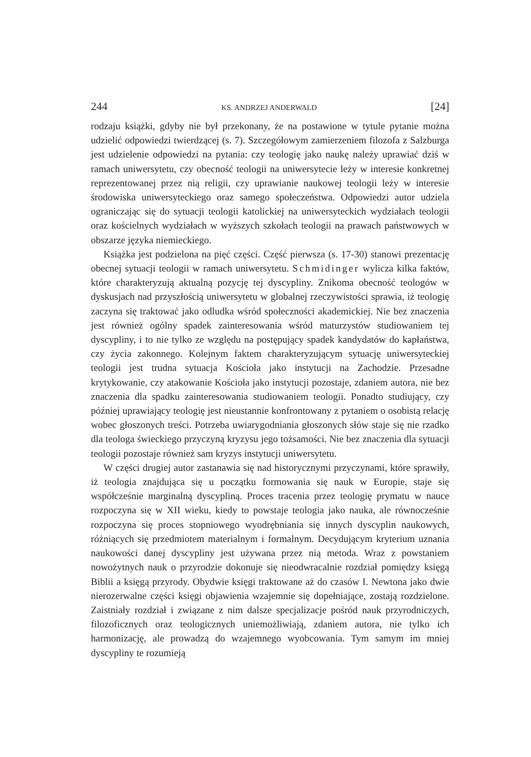244 KS. ANDRZEJ ANDERWALD [24]
rodzaju książki, gdyby nie był przekonany, że na postawione w tytule pytanie można udzielić odpowiedzi twierdzącej (s. 7). Szczegółowym zamierzeniem filozofa z Salzburga jest udzielenie odpowiedzi na pytania: czy teologię jako naukę należy uprawiać dziś w ramach uniwersytetu, czy obecność teologii na uniwersytecie leży w interesie konkretnej reprezentowanej przez nią religii, czy uprawianie naukowej teologii leży w interesie środowiska uniwersyteckiego oraz samego społeczeństwa. Odpowiedzi autor udziela ograniczając się do sytuacji teologii katolickiej na uniwersyteckich wydziałach teologii oraz kościelnych wydziałach w wyższych szkołach teologii na prawach państwowych w obszarze języka niemieckiego.
Książka jest podzielona na pięć części. Część pierwsza (s. 17-30) stanowi prezentację obecnej sytuacji teologii w ramach uniwersytetu. Schmidinger wylicza kilka faktów, które charakteryzują aktualną pozycję tej dyscypliny. Znikoma obecność teologów w dyskusjach nad przyszłością uniwersytetu w globalnej rzeczywistości sprawia, iż teologię zaczyna się traktować jako odludka wśród społeczności akademickiej. Nie bez znaczenia jest również ogólny spadek zainteresowania wśród maturzystów studiowaniem tej dyscypliny, i to nie tylko ze względu na postępujący spadek kandydatów do kapłaństwa, czy życia zakonnego. Kolejnym faktem charakteryzującym sytuację uniwersyteckiej teologii jest trudna sytuacja Kościoła jako instytucji na Zachodzie. Przesadne krytykowanie, czy atakowanie Kościoła jako instytucji pozostaje, zdaniem autora, nie bez znaczenia dla spadku zainteresowania studiowaniem teologii. Ponadto studiujący, czy później uprawiający teologię jest nieustannie konfrontowany z pytaniem o osobistą relację wobec głoszonych treści. Potrzeba uwiarygodniania głoszonych słów staje się nie rzadko dla teologa świeckiego przyczyną kryzysu jego tożsamości. Nie bez znaczenia dla sytuacji teologii pozostaje również sam kryzys instytucji uniwersytetu.
W części drugiej autor zastanawia się nad historycznymi przyczynami, które sprawiły, iż teologia znajdująca się u początku formowania się nauk w Europie, staje się współcześnie marginalną dyscypliną. Proces tracenia przez teologię prymatu w nauce rozpoczyna się w XII wieku, kiedy to powstaje teologia jako nauka, ale równocześnie rozpoczyna się proces stopniowego wyodrębniania się innych dyscyplin naukowych, różniących się przedmiotem materialnym i formalnym. Decydującym kryterium uznania naukowości danej dyscypliny jest używana przez nią metoda. Wraz z powstaniem nowożytnych nauk o przyrodzie dokonuje się nieodwracalnie rozdział pomiędzy księgą Biblii a księgą przyrody. Obydwie księgi traktowane aż do czasów I. Newtona jako dwie nierozerwalne części księgi objawienia wzajemnie się dopełniające, zostają rozdzielone. Zaistniały rozdział i związane z nim dalsze specjalizacje pośród nauk przyrodniczych, filozoficznych oraz teologicznych uniemożliwiają, zdaniem autora, nie tylko ich harmonizację, ale prowadzą do wzajemnego wyobcowania. Tym samym im mniej dyscypliny te rozumieją